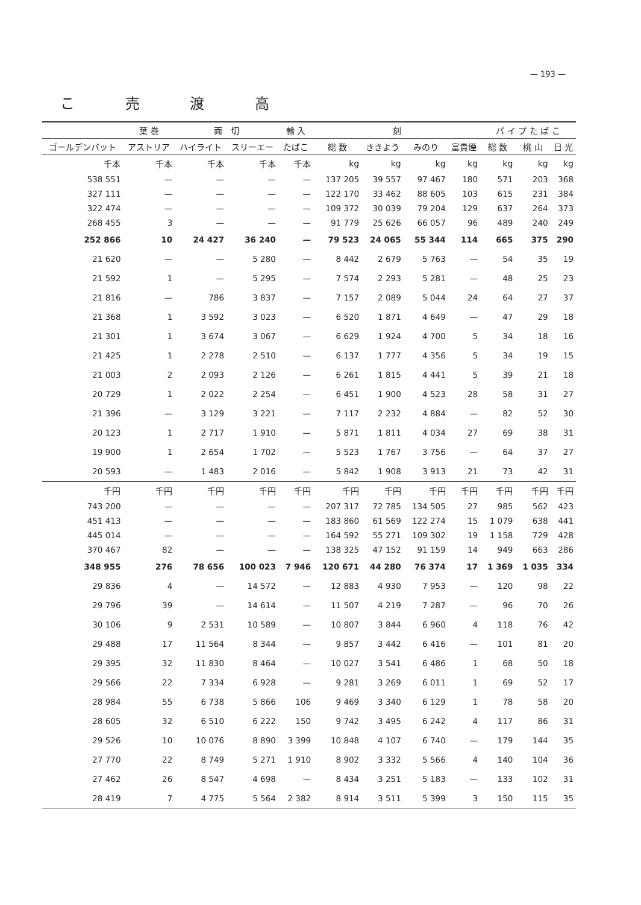— 193 —
こ 売 渡 高
| | 葉 巻 | 両 切 | | 輸 入 | 刻 | | | | パ イ プ た ば こ | | |
| --- | --- | --- | --- | --- | --- | --- | --- | --- | --- | --- | --- |
| ゴールデンバット | アストリア | ハイライト | スリーエー | たばこ | 総 数 | ききよう | みのり | 富貴煙 | 総 数 | 桃 山 | 日 光 |
| 千本 | 千本 | 千本 | 千本 | 千本 | kg | kg | kg | kg | kg | kg | kg |
| 538 551 | — | — | — | — | 137 205 | 39 557 | 97 467 | 180 | 571 | 203 | 368 |
| 327 111 | — | — | — | — | 122 170 | 33 462 | 88 605 | 103 | 615 | 231 | 384 |
| 322 474 | — | — | — | — | 109 372 | 30 039 | 79 204 | 129 | 637 | 264 | 373 |
| 268 455 | 3 | — | — | — | 91 779 | 25 626 | 66 057 | 96 | 489 | 240 | 249 |
| 252 866 | 10 | 24 427 | 36 240 | — | 79 523 | 24 065 | 55 344 | 114 | 665 | 375 | 290 |
| 21 620 | — | — | 5 280 | — | 8 442 | 2 679 | 5 763 | — | 54 | 35 | 19 |
| 21 592 | 1 | — | 5 295 | — | 7 574 | 2 293 | 5 281 | — | 48 | 25 | 23 |
| 21 816 | — | 786 | 3 837 | — | 7 157 | 2 089 | 5 044 | 24 | 64 | 27 | 37 |
| 21 368 | 1 | 3 592 | 3 023 | — | 6 520 | 1 871 | 4 649 | — | 47 | 29 | 18 |
| 21 301 | 1 | 3 674 | 3 067 | — | 6 629 | 1 924 | 4 700 | 5 | 34 | 18 | 16 |
| 21 425 | 1 | 2 278 | 2 510 | — | 6 137 | 1 777 | 4 356 | 5 | 34 | 19 | 15 |
| 21 003 | 2 | 2 093 | 2 126 | — | 6 261 | 1 815 | 4 441 | 5 | 39 | 21 | 18 |
| 20 729 | 1 | 2 022 | 2 254 | — | 6 451 | 1 900 | 4 523 | 28 | 58 | 31 | 27 |
| 21 396 | — | 3 129 | 3 221 | — | 7 117 | 2 232 | 4 884 | — | 82 | 52 | 30 |
| 20 123 | 1 | 2 717 | 1 910 | — | 5 871 | 1 811 | 4 034 | 27 | 69 | 38 | 31 |
| 19 900 | 1 | 2 654 | 1 702 | — | 5 523 | 1 767 | 3 756 | — | 64 | 37 | 27 |
| 20 593 | — | 1 483 | 2 016 | — | 5 842 | 1 908 | 3 913 | 21 | 73 | 42 | 31 |
| 千円 | 千円 | 千円 | 千円 | 千円 | 千円 | 千円 | 千円 | 千円 | 千円 | 千円 | 千円 |
| 743 200 | — | — | — | — | 207 317 | 72 785 | 134 505 | 27 | 985 | 562 | 423 |
| 451 413 | — | — | — | — | 183 860 | 61 569 | 122 274 | 15 | 1 079 | 638 | 441 |
| 445 014 | — | — | — | — | 164 592 | 55 271 | 109 302 | 19 | 1 158 | 729 | 428 |
| 370 467 | 82 | — | — | — | 138 325 | 47 152 | 91 159 | 14 | 949 | 663 | 286 |
| 348 955 | 276 | 78 656 | 100 023 | 7 946 | 120 671 | 44 280 | 76 374 | 17 | 1 369 | 1 035 | 334 |
| 29 836 | 4 | — | 14 572 | — | 12 883 | 4 930 | 7 953 | — | 120 | 98 | 22 |
| 29 796 | 39 | — | 14 614 | — | 11 507 | 4 219 | 7 287 | — | 96 | 70 | 26 |
| 30 106 | 9 | 2 531 | 10 589 | — | 10 807 | 3 844 | 6 960 | 4 | 118 | 76 | 42 |
| 29 488 | 17 | 11 564 | 8 344 | — | 9 857 | 3 442 | 6 416 | — | 101 | 81 | 20 |
| 29 395 | 32 | 11 830 | 8 464 | — | 10 027 | 3 541 | 6 486 | 1 | 68 | 50 | 18 |
| 29 566 | 22 | 7 334 | 6 928 | — | 9 281 | 3 269 | 6 011 | 1 | 69 | 52 | 17 |
| 28 984 | 55 | 6 738 | 5 866 | 106 | 9 469 | 3 340 | 6 129 | 1 | 78 | 58 | 20 |
| 28 605 | 32 | 6 510 | 6 222 | 150 | 9 742 | 3 495 | 6 242 | 4 | 117 | 86 | 31 |
| 29 526 | 10 | 10 076 | 8 890 | 3 399 | 10 848 | 4 107 | 6 740 | — | 179 | 144 | 35 |
| 27 770 | 22 | 8 749 | 5 271 | 1 910 | 8 902 | 3 332 | 5 566 | 4 | 140 | 104 | 36 |
| 27 462 | 26 | 8 547 | 4 698 | — | 8 434 | 3 251 | 5 183 | — | 133 | 102 | 31 |
| 28 419 | 7 | 4 775 | 5 564 | 2 382 | 8 914 | 3 511 | 5 399 | 3 | 150 | 115 | 35 |